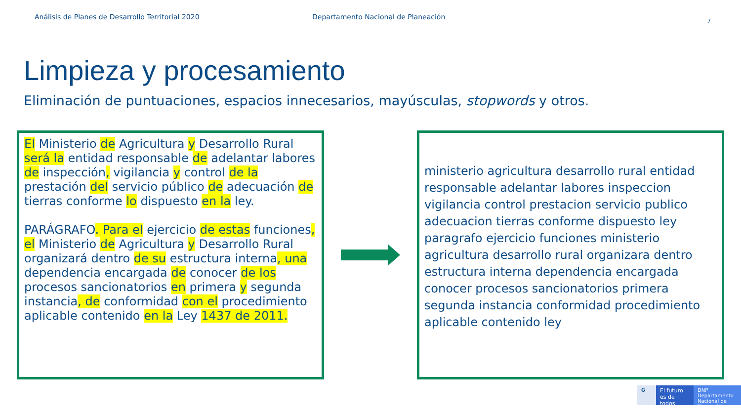Análisis de Planes de Desarrollo Territorial 2020 Departamento Nacional de Planeación
7
Limpieza y procesamiento
Eliminación de puntuaciones, espacios innecesarios, mayúsculas, stopwords y otros.
El Ministerio de Agricultura y Desarrollo Rural será la entidad responsable de adelantar labores de inspección, vigilancia y control de la prestación del servicio público de adecuación de tierras conforme lo dispuesto en la ley.
PARÁGRAFO. Para el ejercicio de estas funciones, el Ministerio de Agricultura y Desarrollo Rural organizará dentro de su estructura interna, una dependencia encargada de conocer de los procesos sancionatorios en primera y segunda instancia, de conformidad con el procedimiento aplicable contenido en la Ley 1437 de 2011.
ministerio agricultura desarrollo rural entidad responsable adelantar labores inspeccion vigilancia control prestacion servicio publico adecuacion tierras conforme dispuesto ley paragrafo ejercicio funciones ministerio agricultura desarrollo rural organizara dentro estructura interna dependencia encargada conocer procesos sancionatorios primera segunda instancia conformidad procedimiento aplicable contenido ley
✪ El futuro es de todos
DNP Departamento Nacional de Planeación